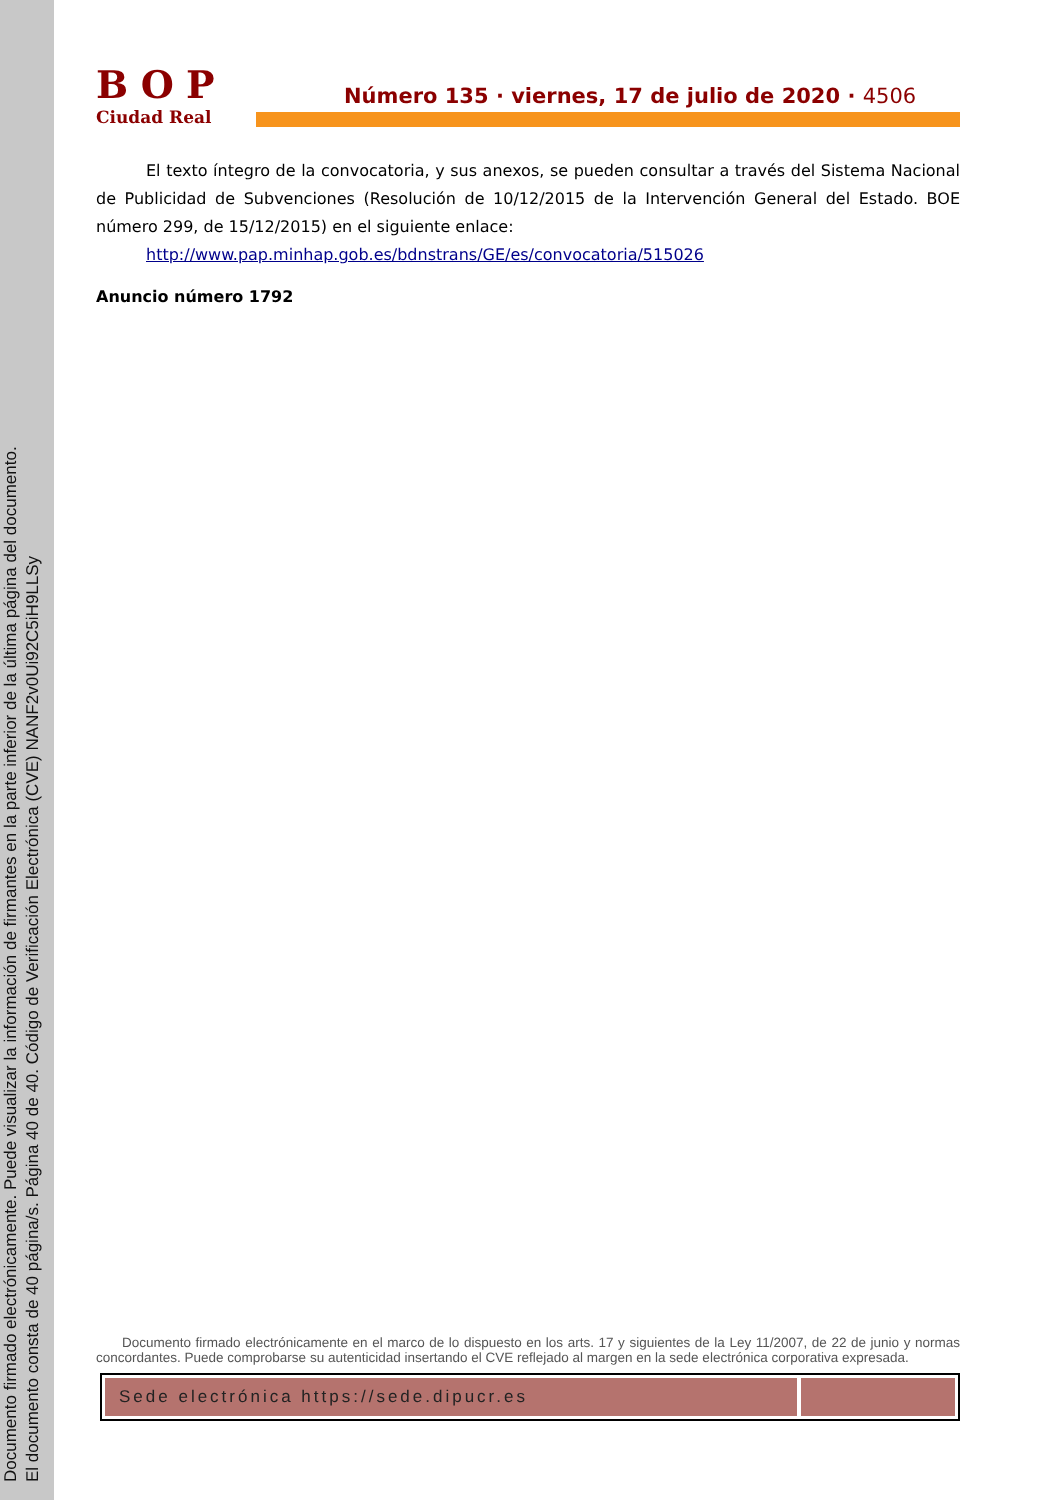Documento firmado electrónicamente. Puede visualizar la información de firmantes en la parte inferior de la última página del documento.
El documento consta de 40 página/s. Página 40 de 40. Código de Verificación Electrónica (CVE) NANF2v0Ui92C5iH9LLSy
BOP
Ciudad Real
Número 135 · viernes, 17 de julio de 2020 · 4506
El texto íntegro de la convocatoria, y sus anexos, se pueden consultar a través del Sistema Nacional de Publicidad de Subvenciones (Resolución de 10/12/2015 de la Intervención General del Estado. BOE número 299, de 15/12/2015) en el siguiente enlace:
http://www.pap.minhap.gob.es/bdnstrans/GE/es/convocatoria/515026
Anuncio número 1792
Documento firmado electrónicamente en el marco de lo dispuesto en los arts. 17 y siguientes de la Ley 11/2007, de 22 de junio y normas concordantes. Puede comprobarse su autenticidad insertando el CVE reflejado al margen en la sede electrónica corporativa expresada.
Sede electrónica https://sede.dipucr.es